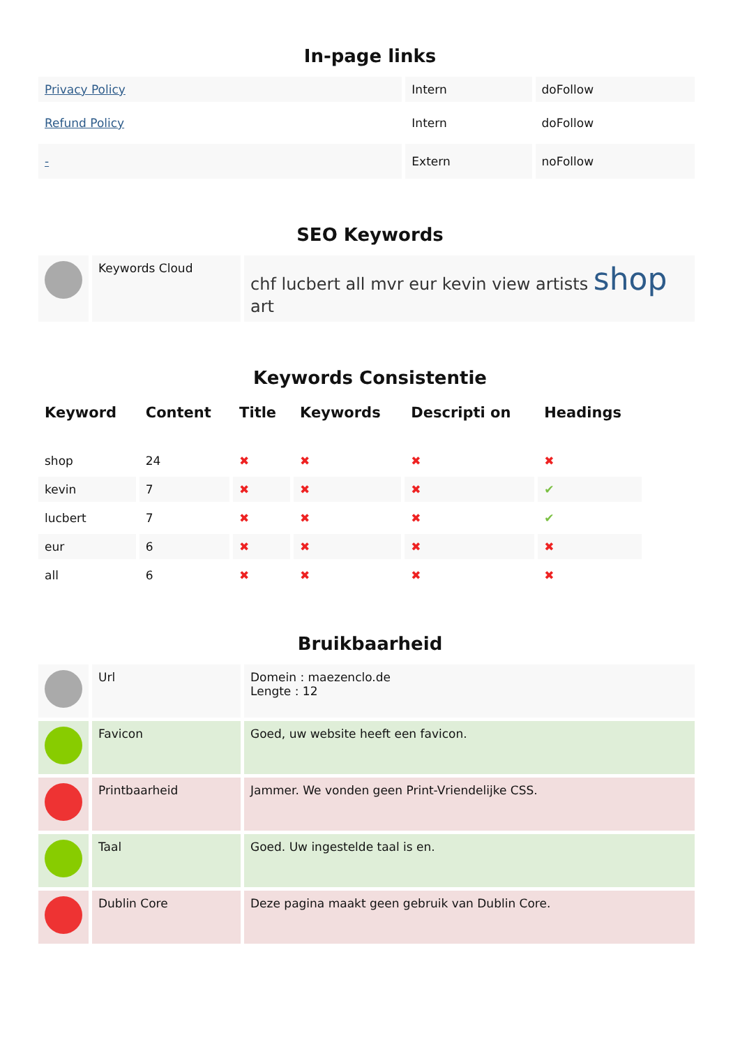In-page links
| Privacy Policy | Intern | doFollow |
| Refund Policy | Intern | doFollow |
| - | Extern | noFollow |
SEO Keywords
| | Keywords Cloud | chf lucbert all mvr eur kevin view artists shop art |
Keywords Consistentie
| Keyword | Content | Title | Keywords | Descripti on | Headings |
| --- | --- | --- | --- | --- | --- |
| shop | 24 | ✖ | ✖ | ✖ | ✖ |
| kevin | 7 | ✖ | ✖ | ✖ | ✔ |
| lucbert | 7 | ✖ | ✖ | ✖ | ✔ |
| eur | 6 | ✖ | ✖ | ✖ | ✖ |
| all | 6 | ✖ | ✖ | ✖ | ✖ |
Bruikbaarheid
| | Url | Domein : maezenclo.de Lengte : 12 |
| | Favicon | Goed, uw website heeft een favicon. |
| | Printbaarheid | Jammer. We vonden geen Print-Vriendelijke CSS. |
| | Taal | Goed. Uw ingestelde taal is en. |
| | Dublin Core | Deze pagina maakt geen gebruik van Dublin Core. |